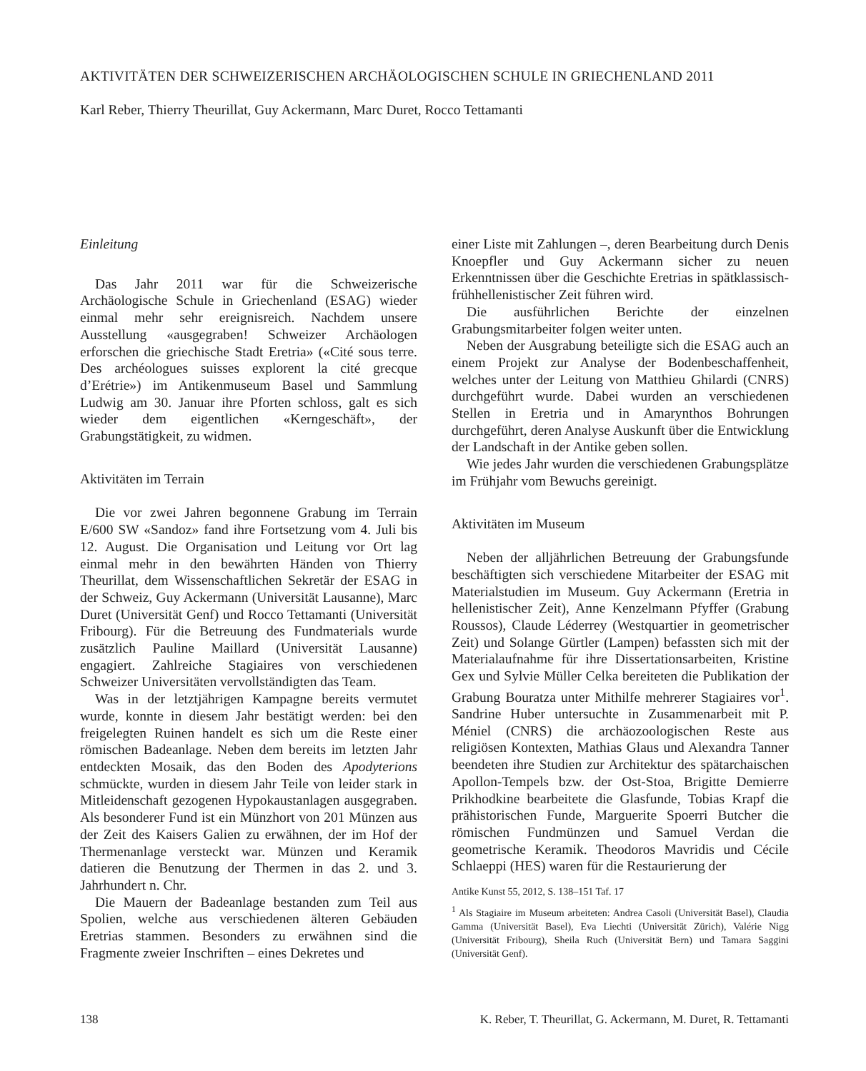AKTIVITÄTEN DER SCHWEIZERISCHEN ARCHÄOLOGISCHEN SCHULE IN GRIECHENLAND 2011
Karl Reber, Thierry Theurillat, Guy Ackermann, Marc Duret, Rocco Tettamanti
Einleitung
Das Jahr 2011 war für die Schweizerische Archäologische Schule in Griechenland (ESAG) wieder einmal mehr sehr ereignisreich. Nachdem unsere Ausstellung «ausgegraben! Schweizer Archäologen erforschen die griechische Stadt Eretria» («Cité sous terre. Des archéologues suisses explorent la cité grecque d’Erétrie») im Antikenmuseum Basel und Sammlung Ludwig am 30. Januar ihre Pforten schloss, galt es sich wieder dem eigentlichen «Kerngeschäft», der Grabungstätigkeit, zu widmen.
Aktivitäten im Terrain
Die vor zwei Jahren begonnene Grabung im Terrain E/600 SW «Sandoz» fand ihre Fortsetzung vom 4. Juli bis 12. August. Die Organisation und Leitung vor Ort lag einmal mehr in den bewährten Händen von Thierry Theurillat, dem Wissenschaftlichen Sekretär der ESAG in der Schweiz, Guy Ackermann (Universität Lausanne), Marc Duret (Universität Genf) und Rocco Tettamanti (Universität Fribourg). Für die Betreuung des Fundmaterials wurde zusätzlich Pauline Maillard (Universität Lausanne) engagiert. Zahlreiche Stagiaires von verschiedenen Schweizer Universitäten vervollständigten das Team.
Was in der letztjährigen Kampagne bereits vermutet wurde, konnte in diesem Jahr bestätigt werden: bei den freigelegten Ruinen handelt es sich um die Reste einer römischen Badeanlage. Neben dem bereits im letzten Jahr entdeckten Mosaik, das den Boden des Apodyterions schmückte, wurden in diesem Jahr Teile von leider stark in Mitleidenschaft gezogenen Hypokaustanlagen ausgegraben. Als besonderer Fund ist ein Münzhort von 201 Münzen aus der Zeit des Kaisers Galien zu erwähnen, der im Hof der Thermenanlage versteckt war. Münzen und Keramik datieren die Benutzung der Thermen in das 2. und 3. Jahrhundert n. Chr.
Die Mauern der Badeanlage bestanden zum Teil aus Spolien, welche aus verschiedenen älteren Gebäuden Eretrias stammen. Besonders zu erwähnen sind die Fragmente zweier Inschriften – eines Dekretes und
einer Liste mit Zahlungen –, deren Bearbeitung durch Denis Knoepfler und Guy Ackermann sicher zu neuen Erkenntnissen über die Geschichte Eretrias in spätklassisch-frühhellenistischer Zeit führen wird.
Die ausführlichen Berichte der einzelnen Grabungsmitarbeiter folgen weiter unten.
Neben der Ausgrabung beteiligte sich die ESAG auch an einem Projekt zur Analyse der Bodenbeschaffenheit, welches unter der Leitung von Matthieu Ghilardi (CNRS) durchgeführt wurde. Dabei wurden an verschiedenen Stellen in Eretria und in Amarynthos Bohrungen durchgeführt, deren Analyse Auskunft über die Entwicklung der Landschaft in der Antike geben sollen.
Wie jedes Jahr wurden die verschiedenen Grabungsplätze im Frühjahr vom Bewuchs gereinigt.
Aktivitäten im Museum
Neben der alljährlichen Betreuung der Grabungsfunde beschäftigten sich verschiedene Mitarbeiter der ESAG mit Materialstudien im Museum. Guy Ackermann (Eretria in hellenistischer Zeit), Anne Kenzelmann Pfyffer (Grabung Roussos), Claude Léderrey (Westquartier in geometrischer Zeit) und Solange Gürtler (Lampen) befassten sich mit der Materialaufnahme für ihre Dissertationsarbeiten, Kristine Gex und Sylvie Müller Celka bereiteten die Publikation der Grabung Bouratza unter Mithilfe mehrerer Stagiaires vor<sup>1</sup>. Sandrine Huber untersuchte in Zusammenarbeit mit P. Méniel (CNRS) die archäozoologischen Reste aus religiösen Kontexten, Mathias Glaus und Alexandra Tanner beendeten ihre Studien zur Architektur des spätarchaischen Apollon-Tempels bzw. der Ost-Stoa, Brigitte Demierre Prikhodkine bearbeitete die Glasfunde, Tobias Krapf die prähistorischen Funde, Marguerite Spoerri Butcher die römischen Fundmünzen und Samuel Verdan die geometrische Keramik. Theodoros Mavridis und Cécile Schlaeppi (HES) waren für die Restaurierung der
Antike Kunst 55, 2012, S. 138–151 Taf. 17
<sup>1</sup> Als Stagiaire im Museum arbeiteten: Andrea Casoli (Universität Basel), Claudia Gamma (Universität Basel), Eva Liechti (Universität Zürich), Valérie Nigg (Universität Fribourg), Sheila Ruch (Universität Bern) und Tamara Saggini (Universität Genf).
138 K. Reber, T. Theurillat, G. Ackermann, M. Duret, R. Tettamanti